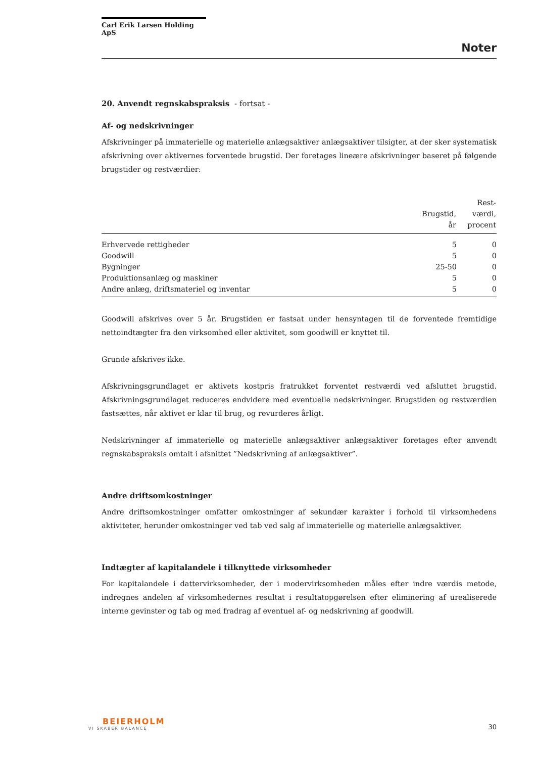Carl Erik Larsen Holding ApS
Noter
20. Anvendt regnskabspraksis - fortsat -
Af- og nedskrivninger
Afskrivninger på immaterielle og materielle anlægsaktiver anlægsaktiver tilsigter, at der sker systematisk afskrivning over aktivernes forventede brugstid. Der foretages lineære afskrivninger baseret på følgende brugstider og restværdier:
| | Brugstid, år | Rest- værdi, procent |
| --- | --- | --- |
| Erhvervede rettigheder | 5 | 0 |
| Goodwill | 5 | 0 |
| Bygninger | 25-50 | 0 |
| Produktionsanlæg og maskiner | 5 | 0 |
| Andre anlæg, driftsmateriel og inventar | 5 | 0 |
Goodwill afskrives over 5 år. Brugstiden er fastsat under hensyntagen til de forventede fremtidige nettoindtægter fra den virksomhed eller aktivitet, som goodwill er knyttet til.
Grunde afskrives ikke.
Afskrivningsgrundlaget er aktivets kostpris fratrukket forventet restværdi ved afsluttet brugstid. Afskrivningsgrundlaget reduceres endvidere med eventuelle nedskrivninger. Brugstiden og restværdien fastsættes, når aktivet er klar til brug, og revurderes årligt.
Nedskrivninger af immaterielle og materielle anlægsaktiver anlægsaktiver foretages efter anvendt regnskabspraksis omtalt i afsnittet ”Nedskrivning af anlægsaktiver”.
Andre driftsomkostninger
Andre driftsomkostninger omfatter omkostninger af sekundær karakter i forhold til virksomhedens aktiviteter, herunder omkostninger ved tab ved salg af immaterielle og materielle anlægsaktiver.
Indtægter af kapitalandele i tilknyttede virksomheder
For kapitalandele i dattervirksomheder, der i modervirksomheden måles efter indre værdis metode, indregnes andelen af virksomhedernes resultat i resultatopgørelsen efter eliminering af urealiserede interne gevinster og tab og med fradrag af eventuel af- og nedskrivning af goodwill.
BEIERHOLM
VI SKABER BALANCE
30